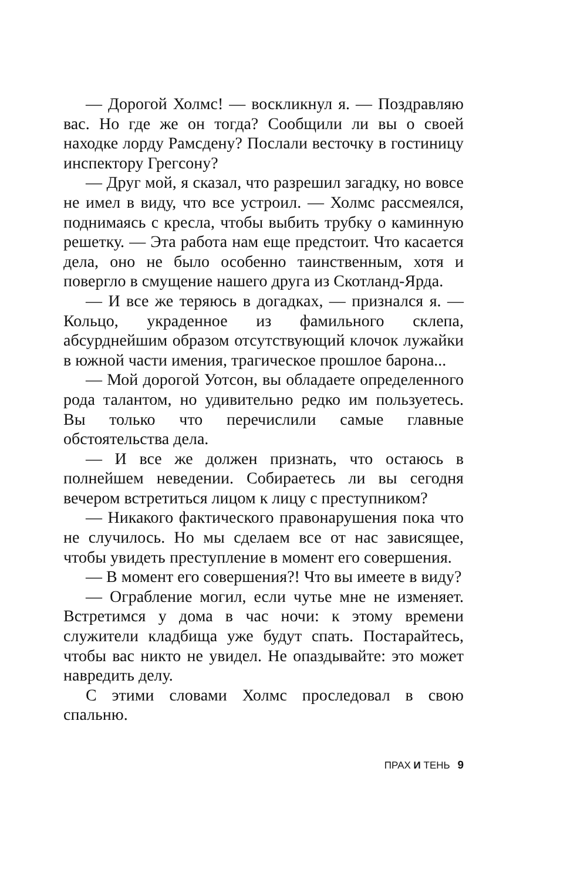— Дорогой Холмс! — воскликнул я. — Поздравляю вас. Но где же он тогда? Сообщили ли вы о своей находке лорду Рамсдену? Послали весточку в гостиницу инспектору Грегсону?
— Друг мой, я сказал, что разрешил загадку, но вовсе не имел в виду, что все устроил. — Холмс рассмеялся, поднимаясь с кресла, чтобы выбить трубку о каминную решетку. — Эта работа нам еще предстоит. Что касается дела, оно не было особенно таинственным, хотя и повергло в смущение нашего друга из Скотланд-Ярда.
— И все же теряюсь в догадках, — признался я. — Кольцо, украденное из фамильного склепа, абсурднейшим образом отсутствующий клочок лужайки в южной части имения, трагическое прошлое барона...
— Мой дорогой Уотсон, вы обладаете определенного рода талантом, но удивительно редко им пользуетесь. Вы только что перечислили самые главные обстоятельства дела.
— И все же должен признать, что остаюсь в полнейшем неведении. Собираетесь ли вы сегодня вечером встретиться лицом к лицу с преступником?
— Никакого фактического правонарушения пока что не случилось. Но мы сделаем все от нас зависящее, чтобы увидеть преступление в момент его совершения.
— В момент его совершения?! Что вы имеете в виду?
— Ограбление могил, если чутье мне не изменяет. Встретимся у дома в час ночи: к этому времени служители кладбища уже будут спать. Постарайтесь, чтобы вас никто не увидел. Не опаздывайте: это может навредить делу.
С этими словами Холмс проследовал в свою спальню.
ПРАХ И ТЕНЬ 9